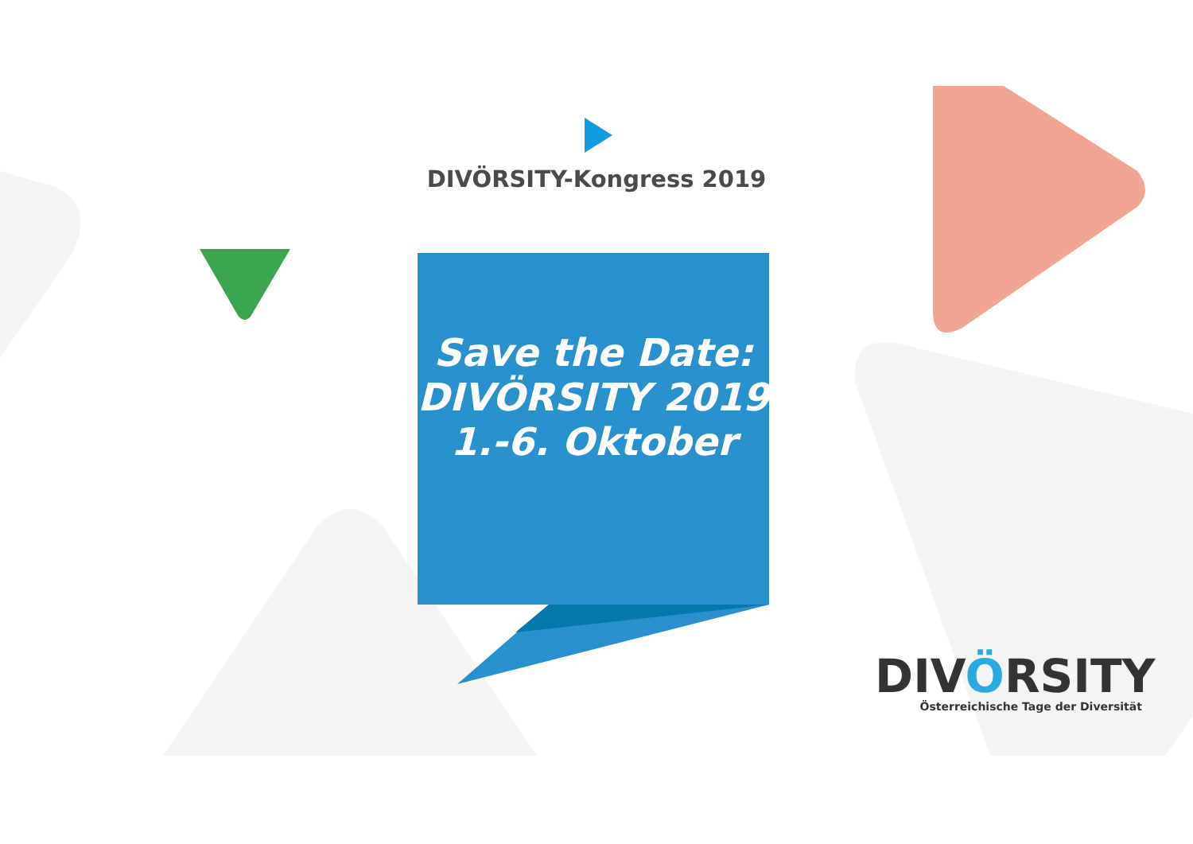DIVÖRSITY-Kongress 2019
Save the Date:
DIVÖRSITY 2019
1.-6. Oktober
DIVÖRSITY
Österreichische Tage der Diversität